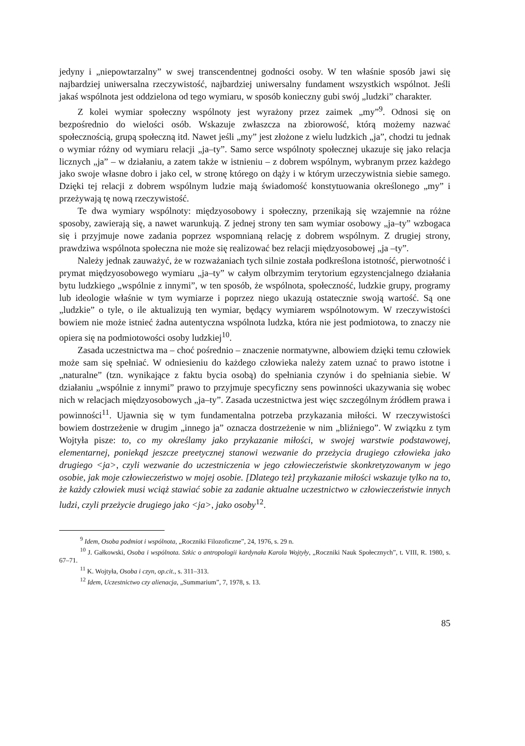jedyny i „niepowtarzalny” w swej transcendentnej godności osoby. W ten właśnie sposób jawi się najbardziej uniwersalna rzeczywistość, najbardziej uniwersalny fundament wszystkich wspólnot. Jeśli jakaś wspólnota jest oddzielona od tego wymiaru, w sposób konieczny gubi swój „ludzki” charakter.
Z kolei wymiar społeczny wspólnoty jest wyrażony przez zaimek „my”<sup>9</sup>. Odnosi się on bezpośrednio do wielości osób. Wskazuje zwłaszcza na zbiorowość, którą możemy nazwać społecznością, grupą społeczną itd. Nawet jeśli „my” jest złożone z wielu ludzkich „ja”, chodzi tu jednak o wymiar różny od wymiaru relacji „ja–ty”. Samo serce wspólnoty społecznej ukazuje się jako relacja licznych „ja” – w działaniu, a zatem także w istnieniu – z dobrem wspólnym, wybranym przez każdego jako swoje własne dobro i jako cel, w stronę którego on dąży i w którym urzeczywistnia siebie samego. Dzięki tej relacji z dobrem wspólnym ludzie mają świadomość konstytuowania określonego „my” i przeżywają tę nową rzeczywistość.
Te dwa wymiary wspólnoty: międzyosobowy i społeczny, przenikają się wzajemnie na różne sposoby, zawierają się, a nawet warunkują. Z jednej strony ten sam wymiar osobowy „ja–ty” wzbogaca się i przyjmuje nowe zadania poprzez wspomnianą relację z dobrem wspólnym. Z drugiej strony, prawdziwa wspólnota społeczna nie może się realizować bez relacji międzyosobowej „ja –ty”.
Należy jednak zauważyć, że w rozważaniach tych silnie została podkreślona istotność, pierwotność i prymat międzyosobowego wymiaru „ja–ty” w całym olbrzymim terytorium egzystencjalnego działania bytu ludzkiego „wspólnie z innymi”, w ten sposób, że wspólnota, społeczność, ludzkie grupy, programy lub ideologie właśnie w tym wymiarze i poprzez niego ukazują ostatecznie swoją wartość. Są one „ludzkie” o tyle, o ile aktualizują ten wymiar, będący wymiarem wspólnotowym. W rzeczywistości bowiem nie może istnieć żadna autentyczna wspólnota ludzka, która nie jest podmiotowa, to znaczy nie opiera się na podmiotowości osoby ludzkiej<sup>10</sup>.
Zasada uczestnictwa ma – choć pośrednio – znaczenie normatywne, albowiem dzięki temu człowiek może sam się spełniać. W odniesieniu do każdego człowieka należy zatem uznać to prawo istotne i „naturalne” (tzn. wynikające z faktu bycia osobą) do spełniania czynów i do spełniania siebie. W działaniu „wspólnie z innymi” prawo to przyjmuje specyficzny sens powinności ukazywania się wobec nich w relacjach międzyosobowych „ja–ty”. Zasada uczestnictwa jest więc szczególnym źródłem prawa i powinności<sup>11</sup>. Ujawnia się w tym fundamentalna potrzeba przykazania miłości. W rzeczywistości bowiem dostrzeżenie w drugim „innego ja” oznacza dostrzeżenie w nim „bliźniego”. W związku z tym Wojtyła pisze: to, co my określamy jako przykazanie miłości, w swojej warstwie podstawowej, elementarnej, poniekąd jeszcze preetycznej stanowi wezwanie do przeżycia drugiego człowieka jako drugiego <ja>, czyli wezwanie do uczestniczenia w jego człowieczeństwie skonkretyzowanym w jego osobie, jak moje człowieczeństwo w mojej osobie. [Dlatego też] przykazanie miłości wskazuje tylko na to, że każdy człowiek musi wciąż stawiać sobie za zadanie aktualne uczestnictwo w człowieczeństwie innych ludzi, czyli przeżycie drugiego jako <ja>, jako osoby<sup>12</sup>.
<sup>9</sup> Idem, Osoba podmiot i wspólnota, „Roczniki Filozoficzne”, 24, 1976, s. 29 n.
<sup>10</sup> J. Gałkowski, Osoba i wspólnota. Szkic o antropologii kardynała Karola Wojtyły, „Roczniki Nauk Społecznych”, t. VIII, R. 1980, s. 67–71.
<sup>11</sup> K. Wojtyła, Osoba i czyn, op.cit., s. 311–313.
<sup>12</sup> Idem, Uczestnictwo czy alienacja, „Summarium”, 7, 1978, s. 13.
85